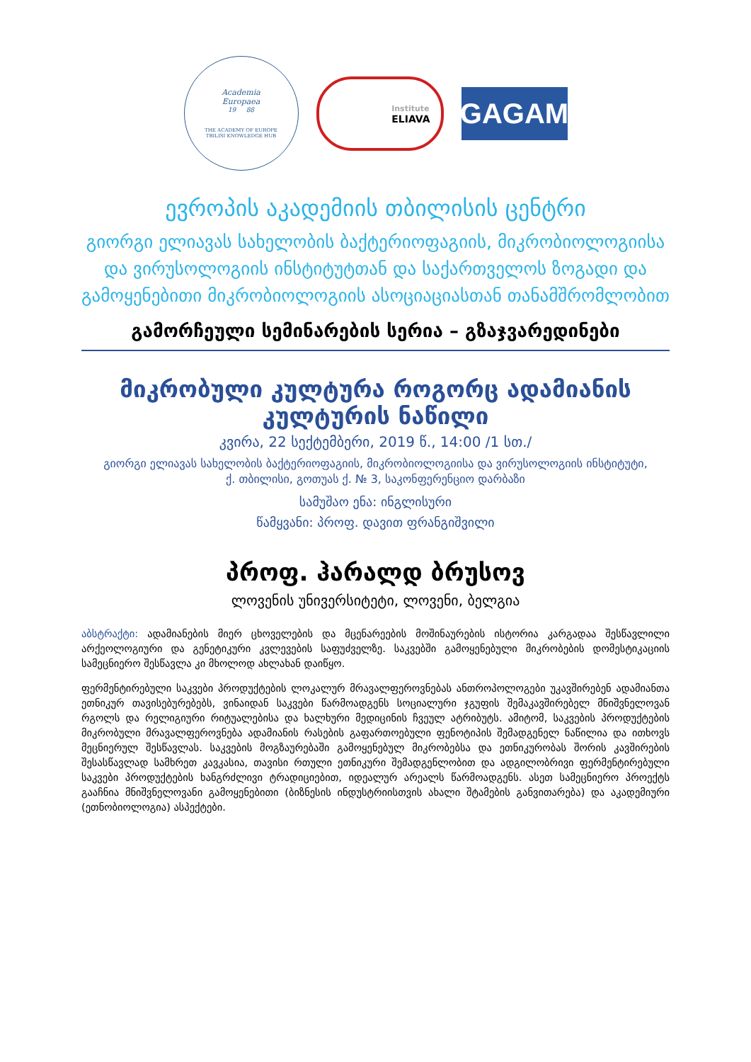Academia
Europaea
19 88
THE ACADEMY OF EUROPE
TBILISI KNOWLEDGE HUB
Institute
ELIAVA
GAGAM
ევროპის აკადემიის თბილისის ცენტრი
გიორგი ელიავას სახელობის ბაქტერიოფაგიის, მიკრობიოლოგიისა და ვირუსოლოგიის ინსტიტუტთან და საქართველოს ზოგადი და გამოყენებითი მიკრობიოლოგიის ასოციაციასთან თანამშრომლობით
გამორჩეული სემინარების სერია – გზაჯვარედინები
მიკრობული კულტურა როგორც ადამიანის კულტურის ნაწილი
კვირა, 22 სექტემბერი, 2019 წ., 14:00 /1 სთ./
გიორგი ელიავას სახელობის ბაქტერიოფაგიის, მიკრობიოლოგიისა და ვირუსოლოგიის ინსტიტუტი,
ქ. თბილისი, გოთუას ქ. № 3, საკონფერენციო დარბაზი
სამუშაო ენა: ინგლისური
წამყვანი: პროფ. დავით ფრანგიშვილი
პროფ. ჰარალდ ბრუსოვ
ლოვენის უნივერსიტეტი, ლოვენი, ბელგია
აბსტრაქტი: ადამიანების მიერ ცხოველების და მცენარეების მოშინაურების ისტორია კარგადაა შესწავლილი არქეოლოგიური და გენეტიკური კვლევების საფუძველზე. საკვებში გამოყენებული მიკრობების დომესტიკაციის სამეცნიერო შესწავლა კი მხოლოდ ახლახან დაიწყო.
ფერმენტირებული საკვები პროდუქტების ლოკალურ მრავალფეროვნებას ანთროპოლოგები უკავშირებენ ადამიანთა ეთნიკურ თავისებურებებს, ვინაიდან საკვები წარმოადგენს სოციალური ჯგუფის შემაკავშირებელ მნიშვნელოვან რგოლს და რელიგიური რიტუალებისა და ხალხური მედიცინის ჩვეულ ატრიბუტს. ამიტომ, საკვების პროდუქტების მიკრობული მრავალფეროვნება ადამიანის რასების გაფართოებული ფენოტიპის შემადგენელ ნაწილია და ითხოვს მეცნიერულ შესწავლას. საკვების მოგზაურებაში გამოყენებულ მიკრობებსა და ეთნიკურობას შორის კავშირების შესასწავლად სამხრეთ კავკასია, თავისი რთული ეთნიკური შემადგენლობით და ადგილობრივი ფერმენტირებული საკვები პროდუქტების ხანგრძლივი ტრადიციებით, იდეალურ არეალს წარმოადგენს. ასეთ სამეცნიერო პროექტს გააჩნია მნიშვნელოვანი გამოყენებითი (ბიზნესის ინდუსტრიისთვის ახალი შტამების განვითარება) და აკადემიური (ეთნობიოლოგია) ასპექტები.